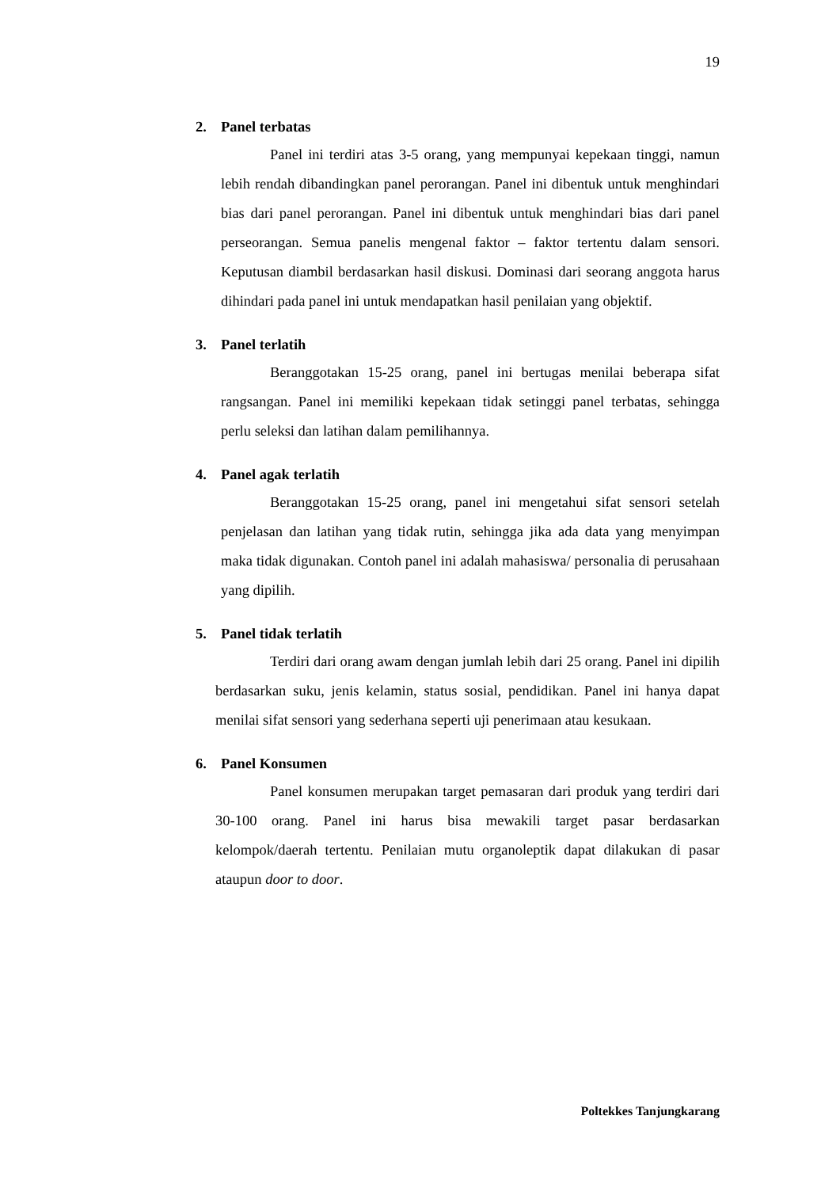19
2. Panel terbatas
Panel ini terdiri atas 3-5 orang, yang mempunyai kepekaan tinggi, namun lebih rendah dibandingkan panel perorangan. Panel ini dibentuk untuk menghindari bias dari panel perorangan. Panel ini dibentuk untuk menghindari bias dari panel perseorangan. Semua panelis mengenal faktor – faktor tertentu dalam sensori. Keputusan diambil berdasarkan hasil diskusi. Dominasi dari seorang anggota harus dihindari pada panel ini untuk mendapatkan hasil penilaian yang objektif.
3. Panel terlatih
Beranggotakan 15-25 orang, panel ini bertugas menilai beberapa sifat rangsangan. Panel ini memiliki kepekaan tidak setinggi panel terbatas, sehingga perlu seleksi dan latihan dalam pemilihannya.
4. Panel agak terlatih
Beranggotakan 15-25 orang, panel ini mengetahui sifat sensori setelah penjelasan dan latihan yang tidak rutin, sehingga jika ada data yang menyimpan maka tidak digunakan. Contoh panel ini adalah mahasiswa/ personalia di perusahaan yang dipilih.
5. Panel tidak terlatih
Terdiri dari orang awam dengan jumlah lebih dari 25 orang. Panel ini dipilih berdasarkan suku, jenis kelamin, status sosial, pendidikan. Panel ini hanya dapat menilai sifat sensori yang sederhana seperti uji penerimaan atau kesukaan.
6. Panel Konsumen
Panel konsumen merupakan target pemasaran dari produk yang terdiri dari 30-100 orang. Panel ini harus bisa mewakili target pasar berdasarkan kelompok/daerah tertentu. Penilaian mutu organoleptik dapat dilakukan di pasar ataupun door to door.
Poltekkes Tanjungkarang